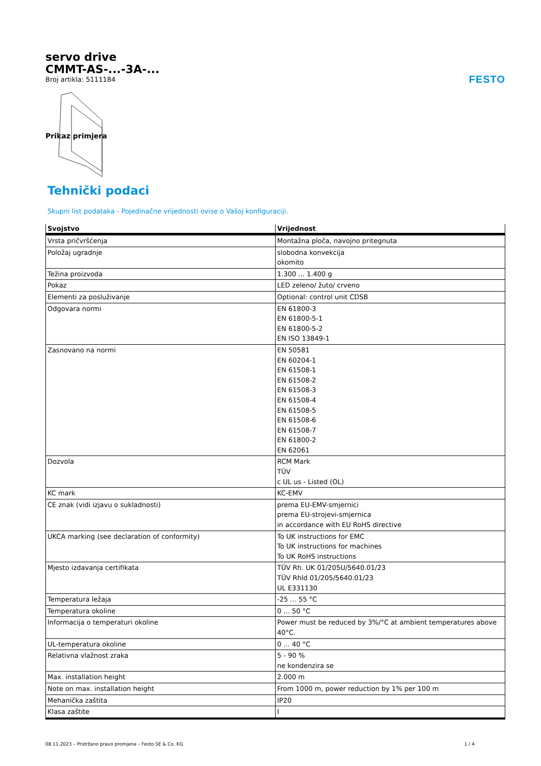FESTO
servo drive
CMMT-AS-...-3A-...
Broj artikla: 5111184
Prikaz primjera
Tehnički podaci
Skupni list podataka - Pojedinačne vrijednosti ovise o Vašoj konfiguraciji.
| Svojstvo | Vrijednost |
| --- | --- |
| Vrsta pričvršćenja | Montažna ploča, navojno pritegnuta |
| Položaj ugradnje | slobodna konvekcija okomito |
| Težina proizvoda | 1.300 ... 1.400 g |
| Pokaz | LED zeleno/ žuto/ crveno |
| Elementi za posluživanje | Optional: control unit CDSB |
| Odgovara normi | EN 61800-3 EN 61800-5-1 EN 61800-5-2 EN ISO 13849-1 |
| Zasnovano na normi | EN 50581 EN 60204-1 EN 61508-1 EN 61508-2 EN 61508-3 EN 61508-4 EN 61508-5 EN 61508-6 EN 61508-7 EN 61800-2 EN 62061 |
| Dozvola | RCM Mark TÜV c UL us - Listed (OL) |
| KC mark | KC-EMV |
| CE znak (vidi izjavu o sukladnosti) | prema EU-EMV-smjernici prema EU-strojevi-smjernica in accordance with EU RoHS directive |
| UKCA marking (see declaration of conformity) | To UK instructions for EMC To UK instructions for machines To UK RoHS instructions |
| Mjesto izdavanja certifikata | TÜV Rh. UK 01/205U/5640.01/23 TÜV Rhld 01/205/5640.01/23 UL E331130 |
| Temperatura ležaja | -25 ... 55 °C |
| Temperatura okoline | 0 ... 50 °C |
| Informacija o temperaturi okoline | Power must be reduced by 3%/°C at ambient temperatures above 40°C. |
| UL-temperatura okoline | 0 ... 40 °C |
| Relativna vlažnost zraka | 5 - 90 % ne kondenzira se |
| Max. installation height | 2.000 m |
| Note on max. installation height | From 1000 m, power reduction by 1% per 100 m |
| Mehanička zaštita | IP20 |
| Klasa zaštite | I |
08.11.2023 – Pridržano pravo promjena – Festo SE & Co. KG 1 / 4